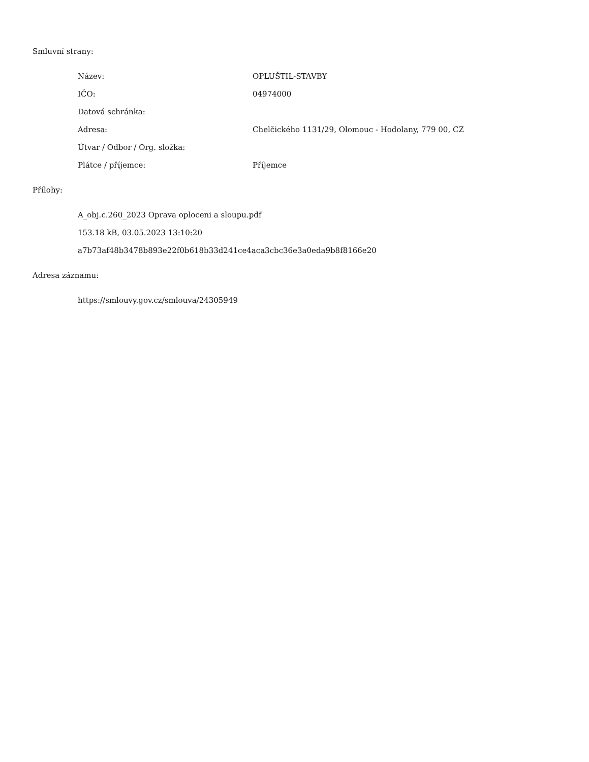Smluvní strany:
| Název: | OPLUŠTIL-STAVBY |
| IČO: | 04974000 |
| Datová schránka: | |
| Adresa: | Chelčického 1131/29, Olomouc - Hodolany, 779 00, CZ |
| Útvar / Odbor / Org. složka: | |
| Plátce / příjemce: | Příjemce |
Přílohy:
A_obj.c.260_2023 Oprava oploceni a sloupu.pdf
153.18 kB, 03.05.2023 13:10:20
a7b73af48b3478b893e22f0b618b33d241ce4aca3cbc36e3a0eda9b8f8166e20
Adresa záznamu:
https://smlouvy.gov.cz/smlouva/24305949